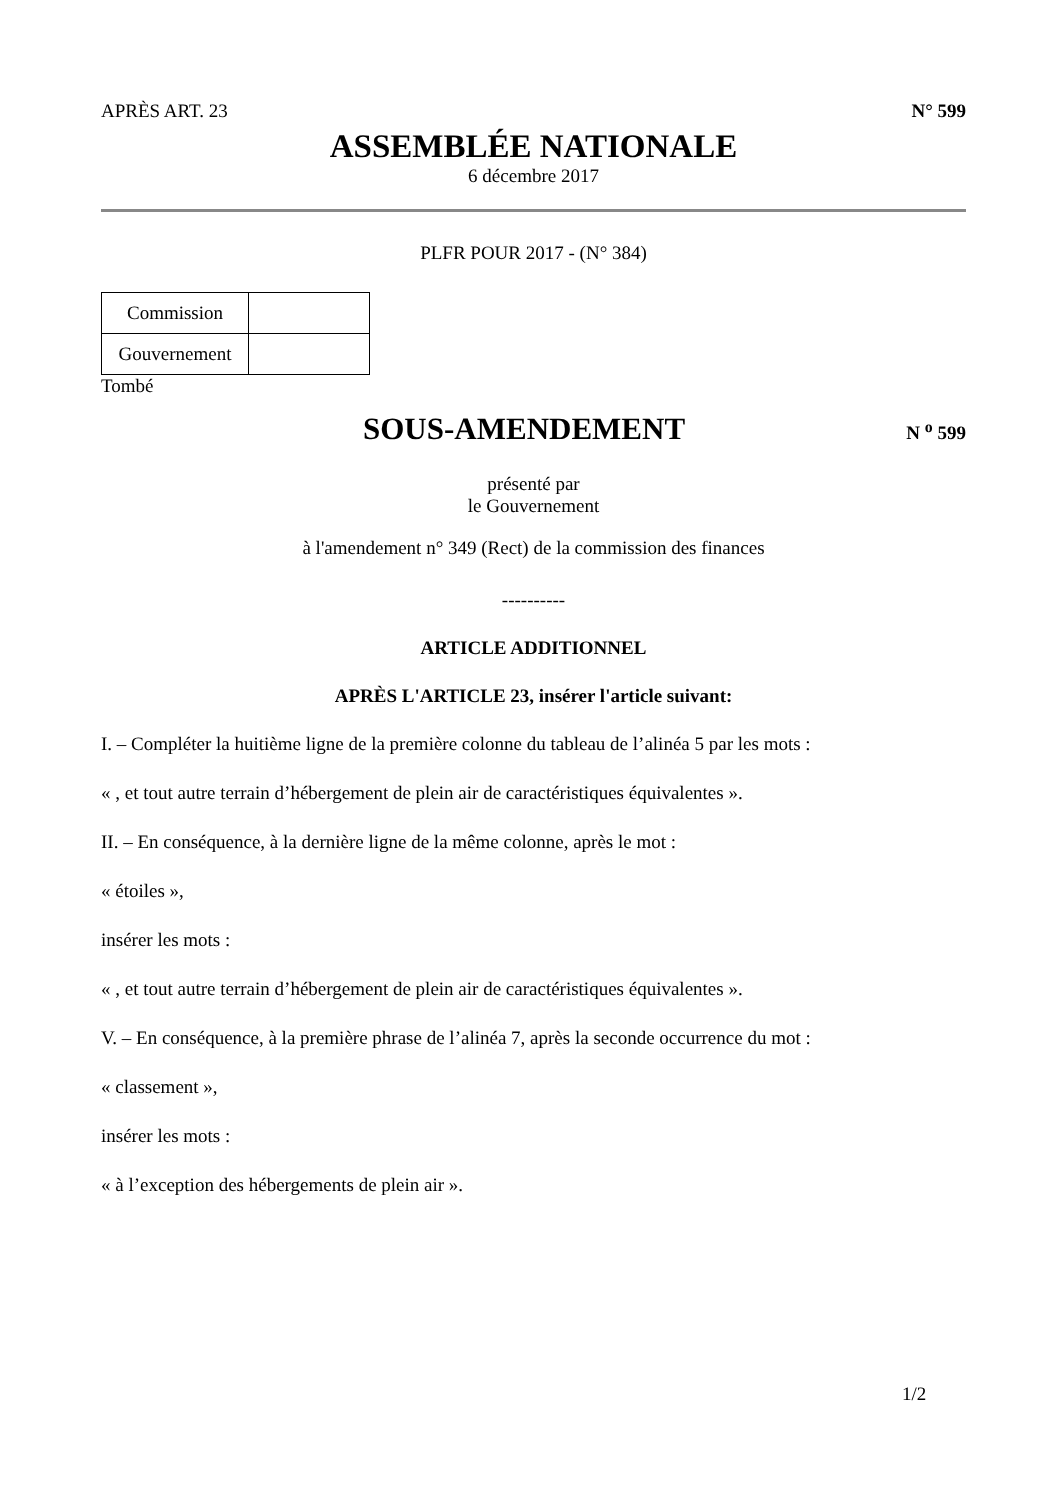APRÈS ART. 23 N° 599
ASSEMBLÉE NATIONALE
6 décembre 2017
PLFR POUR 2017 - (N° 384)
| Commission | |
| Gouvernement | |
Tombé
SOUS-AMENDEMENT
N <sup>o</sup> 599
présenté par
le Gouvernement
à l'amendement n° 349 (Rect) de la commission des finances
----------
ARTICLE ADDITIONNEL
APRÈS L'ARTICLE 23, insérer l'article suivant:
I. – Compléter la huitième ligne de la première colonne du tableau de l’alinéa 5 par les mots :
« , et tout autre terrain d’hébergement de plein air de caractéristiques équivalentes ».
II. – En conséquence, à la dernière ligne de la même colonne, après le mot :
« étoiles »,
insérer les mots :
« , et tout autre terrain d’hébergement de plein air de caractéristiques équivalentes ».
V. – En conséquence, à la première phrase de l’alinéa 7, après la seconde occurrence du mot :
« classement »,
insérer les mots :
« à l’exception des hébergements de plein air ».
1/2